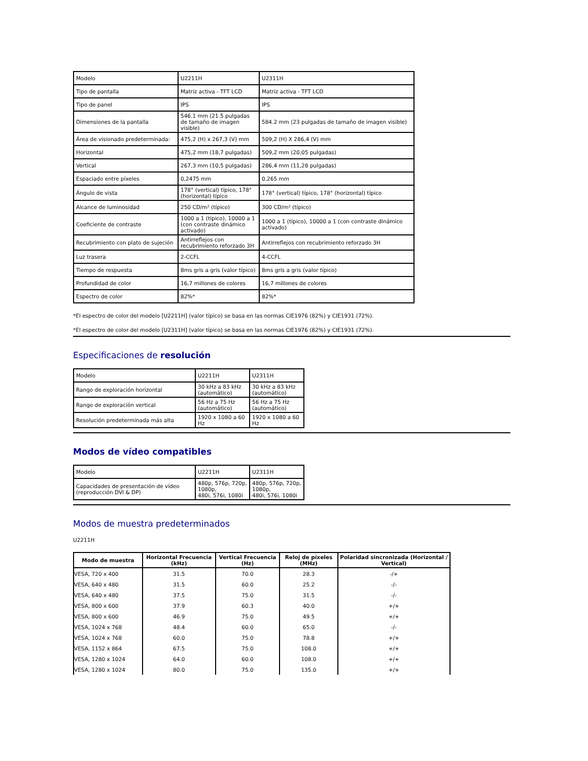| Modelo | U2211H | U2311H |
| Tipo de pantalla | Matriz activa - TFT LCD | Matriz activa - TFT LCD |
| Tipo de panel | IPS | IPS |
| Dimensiones de la pantalla | 546.1 mm (21.5 pulgadas de tamaño de imagen visible) | 584.2 mm (23 pulgadas de tamaño de imagen visible) |
| Área de visionado predeterminada: | 475,2 (H) x 267,3 (V) mm | 509,2 (H) X 286,4 (V) mm |
| Horizontal | 475,2 mm (18,7 pulgadas) | 509,2 mm (20,05 pulgadas) |
| Vertical | 267,3 mm (10,5 pulgadas) | 286,4 mm (11,28 pulgadas) |
| Espaciado entre píxeles | 0,2475 mm | 0,265 mm |
| Ángulo de vista | 178° (vertical) típico, 178° (horizontal) típico | 178° (vertical) típico, 178° (horizontal) típico |
| Alcance de luminosidad | 250 CD/m² (típico) | 300 CD/m² (típico) |
| Coeficiente de contraste | 1000 a 1 (típico), 10000 a 1 (con contraste dinámico activado) | 1000 a 1 (típico), 10000 a 1 (con contraste dinámico activado) |
| Recubrimiento con plato de sujeción | Antirreflejos con recubrimiento reforzado 3H | Antirreflejos con recubrimiento reforzado 3H |
| Luz trasera | 2-CCFL | 4-CCFL |
| Tiempo de respuesta | 8ms gris a gris (valor típico) | 8ms gris a gris (valor típico) |
| Profundidad de color | 16,7 millones de colores | 16,7 millones de colores |
| Espectro de color | 82%* | 82%* |
*El espectro de color del modelo [U2211H] (valor típico) se basa en las normas CIE1976 (82%) y CIE1931 (72%).
*El espectro de color del modelo [U2311H] (valor típico) se basa en las normas CIE1976 (82%) y CIE1931 (72%).
Especificaciones de resolución
| Modelo | U2211H | U2311H |
| Rango de exploración horizontal | 30 kHz a 83 kHz (automático) | 30 kHz a 83 kHz (automático) |
| Rango de exploración vertical | 56 Hz a 75 Hz (automático) | 56 Hz a 75 Hz (automático) |
| Resolución predeterminada más alta | 1920 x 1080 a 60 Hz | 1920 x 1080 a 60 Hz |
Modos de vídeo compatibles
| Modelo | U2211H | U2311H |
| Capacidades de presentación de vídeo (reproducción DVI & DP) | 480p, 576p, 720p, 1080p, 480i, 576i, 1080i | 480p, 576p, 720p, 1080p, 480i, 576i, 1080i |
Modos de muestra predeterminados
U2211H
| Modo de muestra | Horizontal Frecuencia (kHz) | Vertical Frecuencia (Hz) | Reloj de píxeles (MHz) | Polaridad sincronizada (Horizontal / Vertical) |
| --- | --- | --- | --- | --- |
| VESA, 720 x 400 | 31.5 | 70.0 | 28.3 | -/+ |
| VESA, 640 x 480 | 31.5 | 60.0 | 25.2 | -/- |
| VESA, 640 x 480 | 37.5 | 75.0 | 31.5 | -/- |
| VESA, 800 x 600 | 37.9 | 60.3 | 40.0 | +/+ |
| VESA, 800 x 600 | 46.9 | 75.0 | 49.5 | +/+ |
| VESA, 1024 x 768 | 48.4 | 60.0 | 65.0 | -/- |
| VESA, 1024 x 768 | 60.0 | 75.0 | 78.8 | +/+ |
| VESA, 1152 x 864 | 67.5 | 75.0 | 108.0 | +/+ |
| VESA, 1280 x 1024 | 64.0 | 60.0 | 108.0 | +/+ |
| VESA, 1280 x 1024 | 80.0 | 75.0 | 135.0 | +/+ |